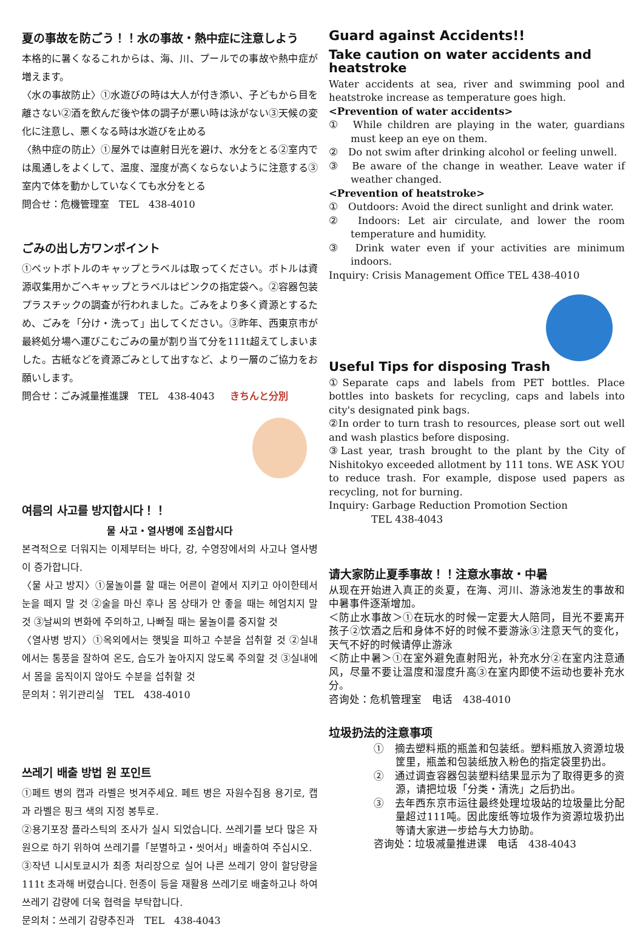夏の事故を防ごう！！水の事故・熱中症に注意しよう
本格的に暑くなるこれからは、海、川、プールでの事故や熱中症が増えます。
〈水の事故防止〉①水遊びの時は大人が付き添い、子どもから目を離さない②酒を飲んだ後や体の調子が悪い時は泳がない③天候の変化に注意し、悪くなる時は水遊びを止める
〈熱中症の防止〉①屋外では直射日光を避け、水分をとる②室内では風通しをよくして、温度、湿度が高くならないように注意する③室内で体を動かしていなくても水分をとる
問合せ：危機管理室　TEL　438-4010
ごみの出し方ワンポイント
①ペットボトルのキャップとラベルは取ってください。ボトルは資源収集用かごへキャップとラベルはピンクの指定袋へ。②容器包装プラスチックの調査が行われました。ごみをより多く資源とするため、ごみを「分け・洗って」出してください。③昨年、西東京市が最終処分場へ運びこむごみの量が割り当て分を111t超えてしまいました。古紙などを資源ごみとして出すなど、より一層のご協力をお願いします。
問合せ：ごみ減量推進課　TEL　438-4043 きちんと分別
여름의 사고를 방지합시다！！
물 사고・열사병에 조심합시다
본격적으로 더워지는 이제부터는 바다, 강, 수영장에서의 사고나 열사병이 증가합니다.
〈물 사고 방지〉①물놀이를 할 때는 어른이 곁에서 지키고 아이한테서 눈을 떼지 말 것 ②술을 마신 후나 몸 상태가 안 좋을 때는 헤엄치지 말 것 ③날씨의 변화에 주의하고, 나빠질 때는 물놀이를 중지할 것
〈열사병 방지〉①옥외에서는 햇빛을 피하고 수분을 섭취할 것 ②실내에서는 통풍을 잘하여 온도, 습도가 높아지지 않도록 주의할 것 ③실내에서 몸을 움직이지 않아도 수분을 섭취할 것
문의처：위기관리실　TEL　438-4010
쓰레기 배출 방법 원 포인트
①페트 병의 캡과 라벨은 벗겨주세요. 페트 병은 자원수집용 용기로, 캡과 라벨은 핑크 색의 지정 봉투로.
②용기포장 플라스틱의 조사가 실시 되었습니다. 쓰레기를 보다 많은 자원으로 하기 위하여 쓰레기를「분별하고・씻어서」배출하여 주십시오.
③작년 니시토쿄시가 최종 처리장으로 실어 나른 쓰레기 양이 할당량을 111t 초과해 버렸습니다. 헌종이 등을 재활용 쓰레기로 배출하고나 하여 쓰레기 감량에 더욱 협력을 부탁합니다.
문의처：쓰레기 감량추진과　TEL　438-4043
Guard against Accidents!!
Take caution on water accidents and heatstroke
Water accidents at sea, river and swimming pool and heatstroke increase as temperature goes high.
<Prevention of water accidents>
①　While children are playing in the water, guardians must keep an eye on them.
②　Do not swim after drinking alcohol or feeling unwell.
③　Be aware of the change in weather. Leave water if weather changed.
<Prevention of heatstroke>
①　Outdoors: Avoid the direct sunlight and drink water.
②　Indoors: Let air circulate, and lower the room temperature and humidity.
③　Drink water even if your activities are minimum indoors.
Inquiry: Crisis Management Office TEL 438-4010
Useful Tips for disposing Trash
①Separate caps and labels from PET bottles. Place bottles into baskets for recycling, caps and labels into city's designated pink bags.
②In order to turn trash to resources, please sort out well and wash plastics before disposing.
③Last year, trash brought to the plant by the City of Nishitokyo exceeded allotment by 111 tons. WE ASK YOU to reduce trash. For example, dispose used papers as recycling, not for burning.
Inquiry: Garbage Reduction Promotion Section
TEL 438-4043
请大家防止夏季事故！！注意水事故・中暑
从现在开始进入真正的炎夏，在海、河川、游泳池发生的事故和中暑事件逐渐增加。
＜防止水事故＞①在玩水的时候一定要大人陪同，目光不要离开孩子②饮酒之后和身体不好的时候不要游泳③注意天气的变化，天气不好的时候请停止游泳
＜防止中暑＞①在室外避免直射阳光，补充水分②在室内注意通风，尽量不要让温度和湿度升高③在室内即使不运动也要补充水分。
咨询处：危机管理室　电话　438-4010
垃圾扔法的注意事项
①　摘去塑料瓶的瓶盖和包装纸。塑料瓶放入资源垃圾筐里，瓶盖和包装纸放入粉色的指定袋里扔出。
②　通过调查容器包装塑料结果显示为了取得更多的资源，请把垃圾「分类・清洗」之后扔出。
③　去年西东京市运往最终处理垃圾站的垃圾量比分配量超过111吨。因此废纸等垃圾作为资源垃圾扔出等请大家进一步给与大力协助。
咨询处：垃圾减量推进课　电话　438-4043